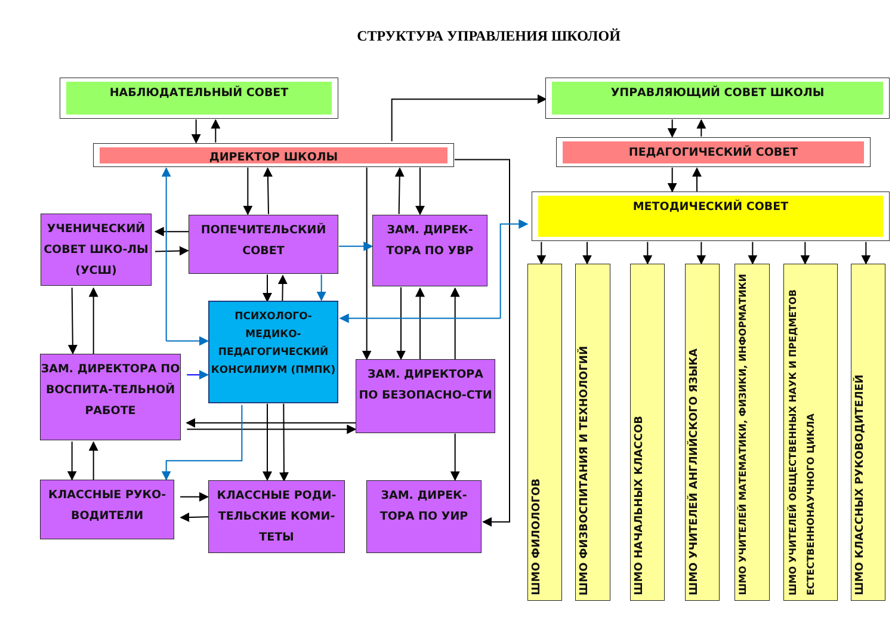СТРУКТУРА УПРАВЛЕНИЯ ШКОЛОЙ
НАБЛЮДАТЕЛЬНЫЙ СОВЕТ
УПРАВЛЯЮЩИЙ СОВЕТ ШКОЛЫ
ДИРЕКТОР ШКОЛЫ
ПЕДАГОГИЧЕСКИЙ СОВЕТ
МЕТОДИЧЕСКИЙ СОВЕТ
УЧЕНИЧЕСКИЙ СОВЕТ ШКО-ЛЫ (УСШ)
ПОПЕЧИТЕЛЬСКИЙ СОВЕТ
ЗАМ. ДИРЕК-ТОРА ПО УВР
ПСИХОЛОГО-МЕДИКО-ПЕДАГОГИЧЕСКИЙ КОНСИЛИУМ (ПМПК)
ЗАМ. ДИРЕКТОРА ПО ВОСПИТА-ТЕЛЬНОЙ РАБОТЕ
ЗАМ. ДИРЕКТОРА ПО БЕЗОПАСНО-СТИ
КЛАССНЫЕ РУКО-ВОДИТЕЛИ
КЛАССНЫЕ РОДИ-ТЕЛЬСКИЕ КОМИ-ТЕТЫ
ЗАМ. ДИРЕК-ТОРА ПО УИР
ШМО ФИЛОЛОГОВ
ШМО ФИЗВОСПИТАНИЯ И ТЕХНОЛОГИЙ
ШМО НАЧАЛЬНЫХ КЛАССОВ
ШМО УЧИТЕЛЕЙ АНГЛИЙСКОГО ЯЗЫКА
ШМО УЧИТЕЛЕЙ МАТЕМАТИКИ, ФИЗИКИ, ИНФОРМАТИКИ
ШМО УЧИТЕЛЕЙ ОБЩЕСТВЕННЫХ НАУК И ПРЕДМЕТОВ ЕСТЕСТВЕННОНАУЧНОГО ЦИКЛА
ШМО КЛАССНЫХ РУКОВОДИТЕЛЕЙ